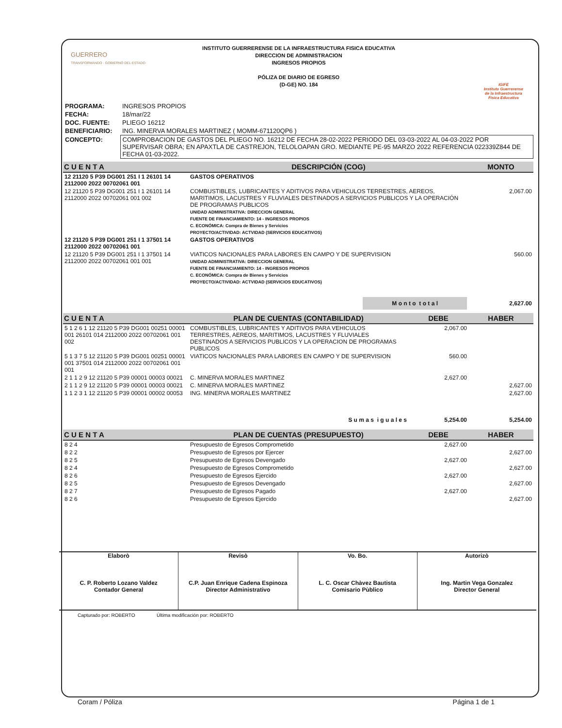GUERRERO
TRANSFORMANDO · GOBIERNO DEL ESTADO
INSTITUTO GUERRERENSE DE LA INFRAESTRUCTURA FISICA EDUCATIVA
DIRECCION DE ADMINISTRACION
INGRESOS PROPIOS
PÓLIZA DE DIARIO DE EGRESO
(D-GE) NO. 184
IGIFE
Instituto Guerrerense
de la Infraestructura
Física Educativa
| PROGRAMA: | INGRESOS PROPIOS |
| FECHA: | 18/mar/22 |
| DOC. FUENTE: | PLIEGO 16212 |
| BENEFICIARIO: | ING. MINERVA MORALES MARTINEZ ( MOMM-671120QP6 ) |
| CONCEPTO: | COMPROBACION DE GASTOS DEL PLIEGO NO. 16212 DE FECHA 28-02-2022 PERIODO DEL 03-03-2022 AL 04-03-2022 POR SUPERVISAR OBRA; EN APAXTLA DE CASTREJON, TELOLOAPAN GRO. MEDIANTE PE-95 MARZO 2022 REFERENCIA 022339Z844 DE FECHA 01-03-2022. |
| C U E N T A | DESCRIPCIÓN (COG) | MONTO |
| --- | --- | --- |
| 12 21120 5 P39 DG001 251 I 1 26101 14 2112000 2022 00702061 001 | GASTOS OPERATIVOS | |
| 12 21120 5 P39 DG001 251 I 1 26101 14 2112000 2022 00702061 001 002 | COMBUSTIBLES, LUBRICANTES Y ADITIVOS PARA VEHICULOS TERRESTRES, AEREOS, MARITIMOS, LACUSTRES Y FLUVIALES DESTINADOS A SERVICIOS PUBLICOS Y LA OPERACIÓN DE PROGRAMAS PUBLICOS UNIDAD ADMINISTRATIVA: DIRECCION GENERAL FUENTE DE FINANCIAMIENTO: 14 - INGRESOS PROPIOS C. ECONÓMICA: Compra de Bienes y Servicios PROYECTO/ACTIVIDAD: ACTVIDAD (SERVICIOS EDUCATIVOS) | 2,067.00 |
| 12 21120 5 P39 DG001 251 I 1 37501 14 2112000 2022 00702061 001 | GASTOS OPERATIVOS | |
| 12 21120 5 P39 DG001 251 I 1 37501 14 2112000 2022 00702061 001 001 | VIATICOS NACIONALES PARA LABORES EN CAMPO Y DE SUPERVISION UNIDAD ADMINISTRATIVA: DIRECCION GENERAL FUENTE DE FINANCIAMIENTO: 14 - INGRESOS PROPIOS C. ECONÓMICA: Compra de Bienes y Servicios PROYECTO/ACTIVIDAD: ACTVIDAD (SERVICIOS EDUCATIVOS) | 560.00 |
| | M o n t o t o t a l | 2,627.00 |
| C U E N T A | PLAN DE CUENTAS (CONTABILIDAD) | DEBE | HABER |
| --- | --- | --- | --- |
| 5 1 2 6 1 12 21120 5 P39 DG001 00251 00001 001 26101 014 2112000 2022 00702061 001 002 | COMBUSTIBLES, LUBRICANTES Y ADITIVOS PARA VEHICULOS TERRESTRES, AEREOS, MARITIMOS, LACUSTRES Y FLUVIALES DESTINADOS A SERVICIOS PUBLICOS Y LA OPERACION DE PROGRAMAS PUBLICOS | 2,067.00 | |
| 5 1 3 7 5 12 21120 5 P39 DG001 00251 00001 001 37501 014 2112000 2022 00702061 001 001 | VIATICOS NACIONALES PARA LABORES EN CAMPO Y DE SUPERVISION | 560.00 | |
| 2 1 1 2 9 12 21120 5 P39 00001 00003 00021 | C. MINERVA MORALES MARTINEZ | 2,627.00 | |
| 2 1 1 2 9 12 21120 5 P39 00001 00003 00021 | C. MINERVA MORALES MARTINEZ | | 2,627.00 |
| 1 1 2 3 1 12 21120 5 P39 00001 00002 00053 | ING. MINERVA MORALES MARTINEZ | | 2,627.00 |
| | S u m a s i g u a l e s | 5,254.00 | 5,254.00 |
| C U E N T A | PLAN DE CUENTAS (PRESUPUESTO) | DEBE | HABER |
| --- | --- | --- | --- |
| 8 2 4 | Presupuesto de Egresos Comprometido | 2,627.00 | |
| 8 2 2 | Presupuesto de Egresos por Ejercer | | 2,627.00 |
| 8 2 5 | Presupuesto de Egresos Devengado | 2,627.00 | |
| 8 2 4 | Presupuesto de Egresos Comprometido | | 2,627.00 |
| 8 2 6 | Presupuesto de Egresos Ejercido | 2,627.00 | |
| 8 2 5 | Presupuesto de Egresos Devengado | | 2,627.00 |
| 8 2 7 | Presupuesto de Egresos Pagado | 2,627.00 | |
| 8 2 6 | Presupuesto de Egresos Ejercido | | 2,627.00 |
Elaborò
C. P. Roberto Lozano Valdez
Contador General
Revisò
C.P. Juan Enrique Cadena Espinoza
Director Administrativo
Vo. Bo.
L. C. Oscar Chàvez Bautista
Comisario Pùblico
Autorizò
Ing. Martin Vega Gonzalez
Director General
Capturado por: ROBERTO Última modificación por: ROBERTO
Coram / Póliza Página 1 de 1